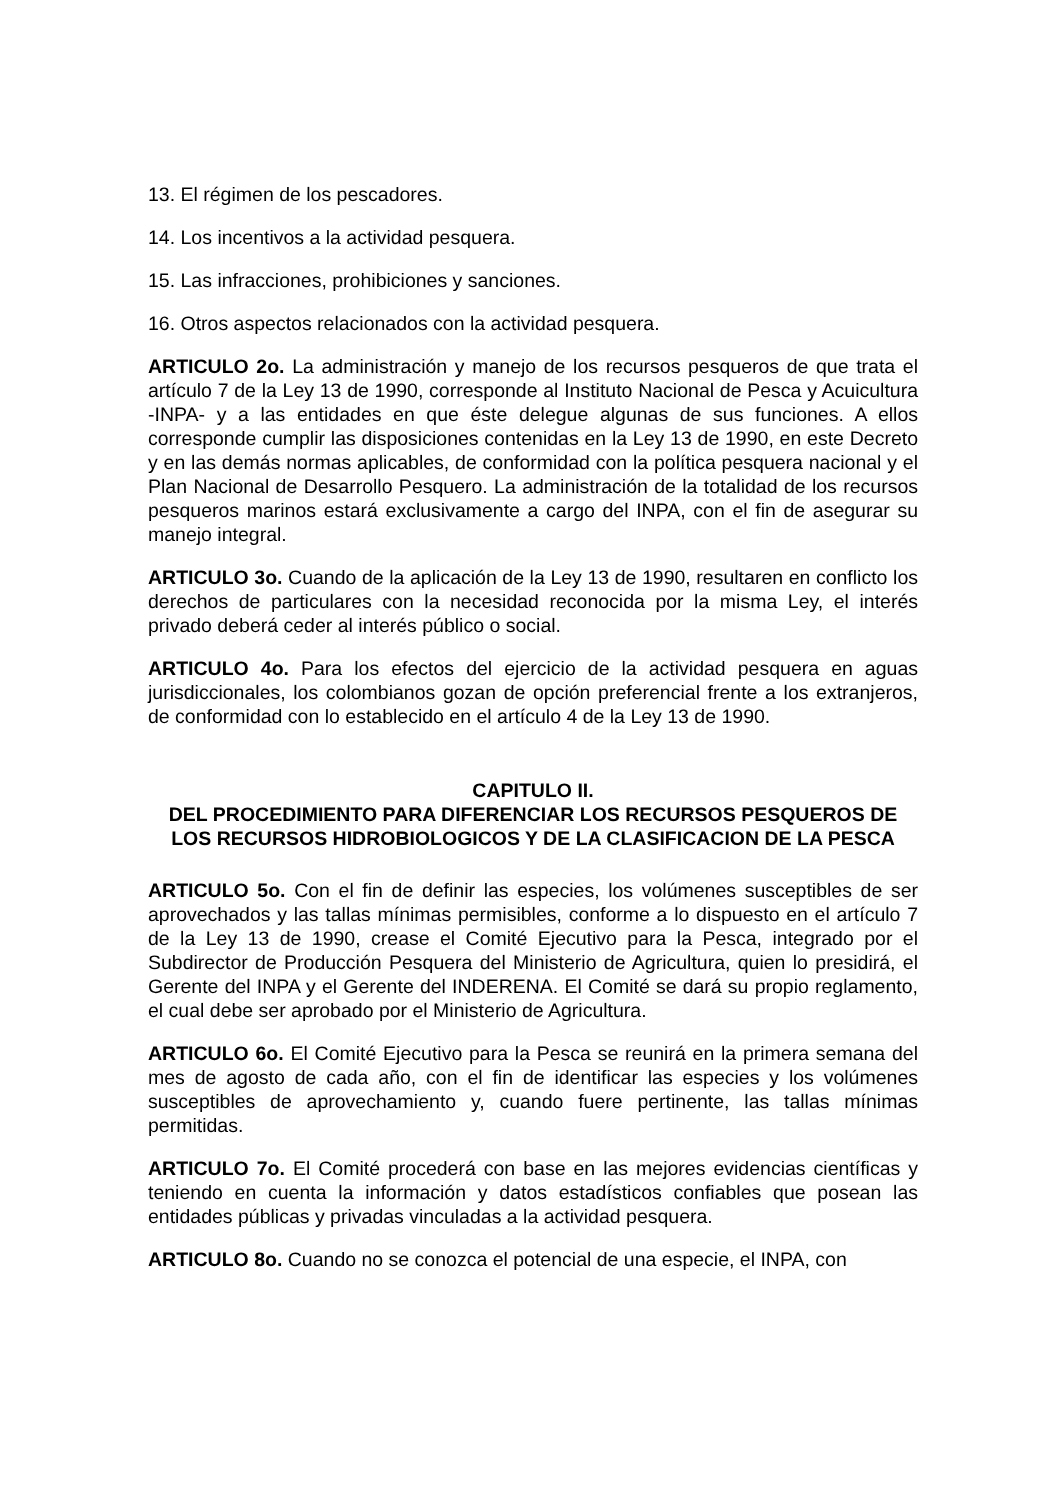13. El régimen de los pescadores.
14. Los incentivos a la actividad pesquera.
15. Las infracciones, prohibiciones y sanciones.
16. Otros aspectos relacionados con la actividad pesquera.
ARTICULO 2o. La administración y manejo de los recursos pesqueros de que trata el artículo 7 de la Ley 13 de 1990, corresponde al Instituto Nacional de Pesca y Acuicultura -INPA- y a las entidades en que éste delegue algunas de sus funciones. A ellos corresponde cumplir las disposiciones contenidas en la Ley 13 de 1990, en este Decreto y en las demás normas aplicables, de conformidad con la política pesquera nacional y el Plan Nacional de Desarrollo Pesquero. La administración de la totalidad de los recursos pesqueros marinos estará exclusivamente a cargo del INPA, con el fin de asegurar su manejo integral.
ARTICULO 3o. Cuando de la aplicación de la Ley 13 de 1990, resultaren en conflicto los derechos de particulares con la necesidad reconocida por la misma Ley, el interés privado deberá ceder al interés público o social.
ARTICULO 4o. Para los efectos del ejercicio de la actividad pesquera en aguas jurisdiccionales, los colombianos gozan de opción preferencial frente a los extranjeros, de conformidad con lo establecido en el artículo 4 de la Ley 13 de 1990.
CAPITULO II.
DEL PROCEDIMIENTO PARA DIFERENCIAR LOS RECURSOS PESQUEROS DE LOS RECURSOS HIDROBIOLOGICOS Y DE LA CLASIFICACION DE LA PESCA
ARTICULO 5o. Con el fin de definir las especies, los volúmenes susceptibles de ser aprovechados y las tallas mínimas permisibles, conforme a lo dispuesto en el artículo 7 de la Ley 13 de 1990, crease el Comité Ejecutivo para la Pesca, integrado por el Subdirector de Producción Pesquera del Ministerio de Agricultura, quien lo presidirá, el Gerente del INPA y el Gerente del INDERENA. El Comité se dará su propio reglamento, el cual debe ser aprobado por el Ministerio de Agricultura.
ARTICULO 6o. El Comité Ejecutivo para la Pesca se reunirá en la primera semana del mes de agosto de cada año, con el fin de identificar las especies y los volúmenes susceptibles de aprovechamiento y, cuando fuere pertinente, las tallas mínimas permitidas.
ARTICULO 7o. El Comité procederá con base en las mejores evidencias científicas y teniendo en cuenta la información y datos estadísticos confiables que posean las entidades públicas y privadas vinculadas a la actividad pesquera.
ARTICULO 8o. Cuando no se conozca el potencial de una especie, el INPA, con